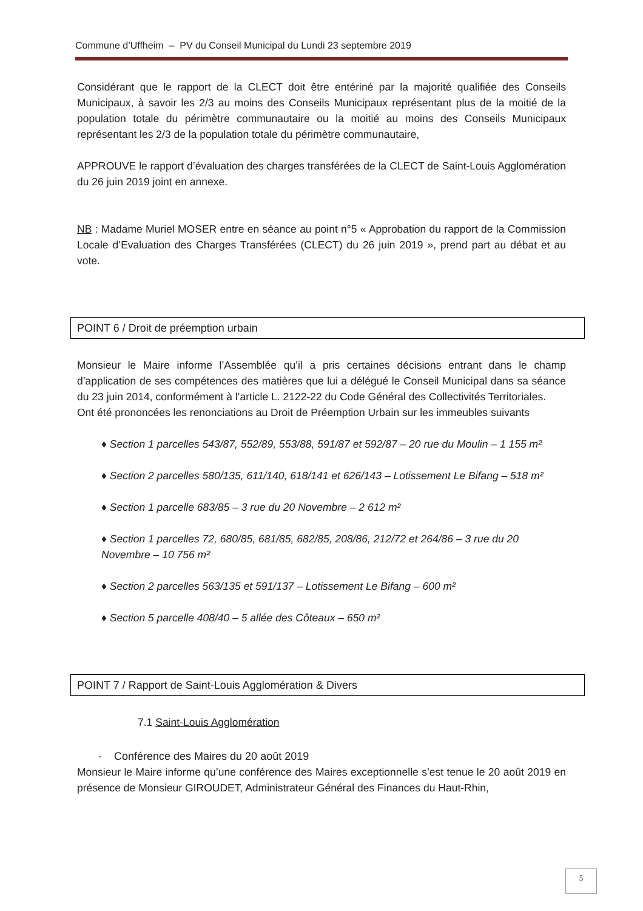Commune d’Uffheim – PV du Conseil Municipal du Lundi 23 septembre 2019
Considérant que le rapport de la CLECT doit être entériné par la majorité qualifiée des Conseils Municipaux, à savoir les 2/3 au moins des Conseils Municipaux représentant plus de la moitié de la population totale du périmètre communautaire ou la moitié au moins des Conseils Municipaux représentant les 2/3 de la population totale du périmètre communautaire,
APPROUVE le rapport d’évaluation des charges transférées de la CLECT de Saint-Louis Agglomération du 26 juin 2019 joint en annexe.
NB : Madame Muriel MOSER entre en séance au point n°5 « Approbation du rapport de la Commission Locale d’Evaluation des Charges Transférées (CLECT) du 26 juin 2019 », prend part au débat et au vote.
POINT 6 / Droit de préemption urbain
Monsieur le Maire informe l’Assemblée qu’il a pris certaines décisions entrant dans le champ d’application de ses compétences des matières que lui a délégué le Conseil Municipal dans sa séance du 23 juin 2014, conformément à l’article L. 2122-22 du Code Général des Collectivités Territoriales.
Ont été prononcées les renonciations au Droit de Préemption Urbain sur les immeubles suivants
♦ Section 1 parcelles 543/87, 552/89, 553/88, 591/87 et 592/87 – 20 rue du Moulin – 1 155 m²
♦ Section 2 parcelles 580/135, 611/140, 618/141 et 626/143 – Lotissement Le Bifang – 518 m²
♦ Section 1 parcelle 683/85 – 3 rue du 20 Novembre – 2 612 m²
♦ Section 1 parcelles 72, 680/85, 681/85, 682/85, 208/86, 212/72 et 264/86 – 3 rue du 20 Novembre – 10 756 m²
♦ Section 2 parcelles 563/135 et 591/137 – Lotissement Le Bifang – 600 m²
♦ Section 5 parcelle 408/40 – 5 allée des Côteaux – 650 m²
POINT 7 / Rapport de Saint-Louis Agglomération & Divers
7.1 Saint-Louis Agglomération
- Conférence des Maires du 20 août 2019
Monsieur le Maire informe qu’une conférence des Maires exceptionnelle s’est tenue le 20 août 2019 en présence de Monsieur GIROUDET, Administrateur Général des Finances du Haut-Rhin,
5